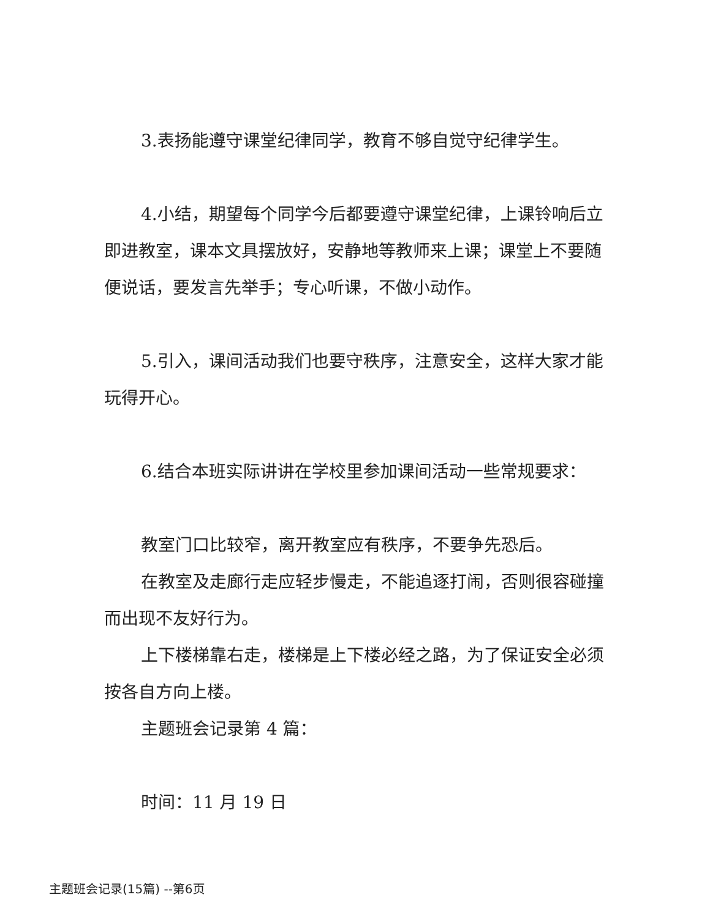3.表扬能遵守课堂纪律同学，教育不够自觉守纪律学生。
4.小结，期望每个同学今后都要遵守课堂纪律，上课铃响后立即进教室，课本文具摆放好，安静地等教师来上课；课堂上不要随便说话，要发言先举手；专心听课，不做小动作。
5.引入，课间活动我们也要守秩序，注意安全，这样大家才能玩得开心。
6.结合本班实际讲讲在学校里参加课间活动一些常规要求：
教室门口比较窄，离开教室应有秩序，不要争先恐后。
在教室及走廊行走应轻步慢走，不能追逐打闹，否则很容碰撞而出现不友好行为。
上下楼梯靠右走，楼梯是上下楼必经之路，为了保证安全必须按各自方向上楼。
主题班会记录第 4 篇：
时间：11 月 19 日
主题班会记录(15篇) --第6页